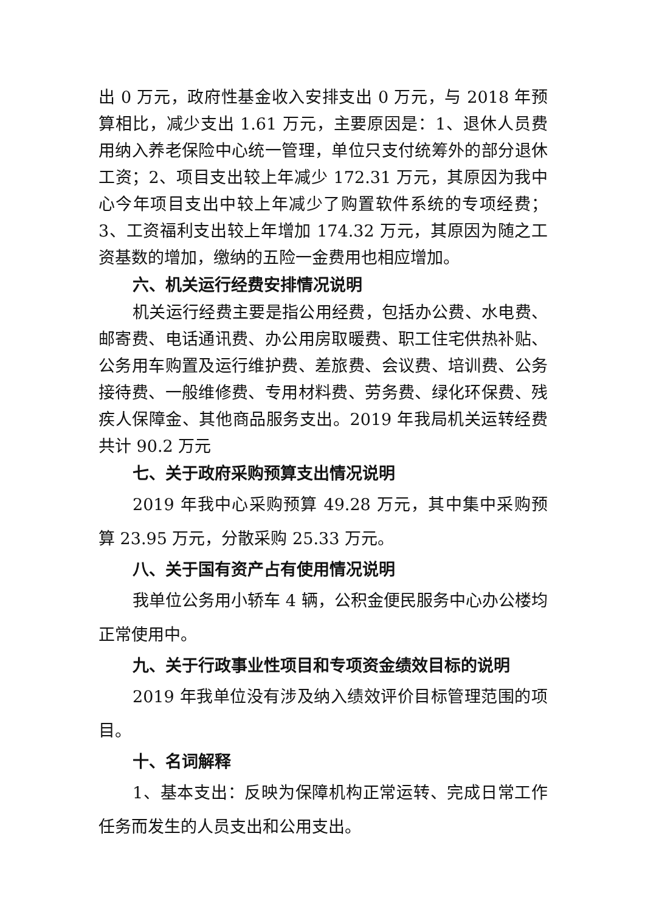出 0 万元，政府性基金收入安排支出 0 万元，与 2018 年预算相比，减少支出 1.61 万元，主要原因是：1、退休人员费用纳入养老保险中心统一管理，单位只支付统筹外的部分退休工资；2、项目支出较上年减少 172.31 万元，其原因为我中心今年项目支出中较上年减少了购置软件系统的专项经费；3、工资福利支出较上年增加 174.32 万元，其原因为随之工资基数的增加，缴纳的五险一金费用也相应增加。
六、机关运行经费安排情况说明
机关运行经费主要是指公用经费，包括办公费、水电费、邮寄费、电话通讯费、办公用房取暖费、职工住宅供热补贴、公务用车购置及运行维护费、差旅费、会议费、培训费、公务接待费、一般维修费、专用材料费、劳务费、绿化环保费、残疾人保障金、其他商品服务支出。2019 年我局机关运转经费共计 90.2 万元
七、关于政府采购预算支出情况说明
2019 年我中心采购预算 49.28 万元，其中集中采购预算 23.95 万元，分散采购 25.33 万元。
八、关于国有资产占有使用情况说明
我单位公务用小轿车 4 辆，公积金便民服务中心办公楼均正常使用中。
九、关于行政事业性项目和专项资金绩效目标的说明
2019 年我单位没有涉及纳入绩效评价目标管理范围的项目。
十、名词解释
1、基本支出：反映为保障机构正常运转、完成日常工作任务而发生的人员支出和公用支出。